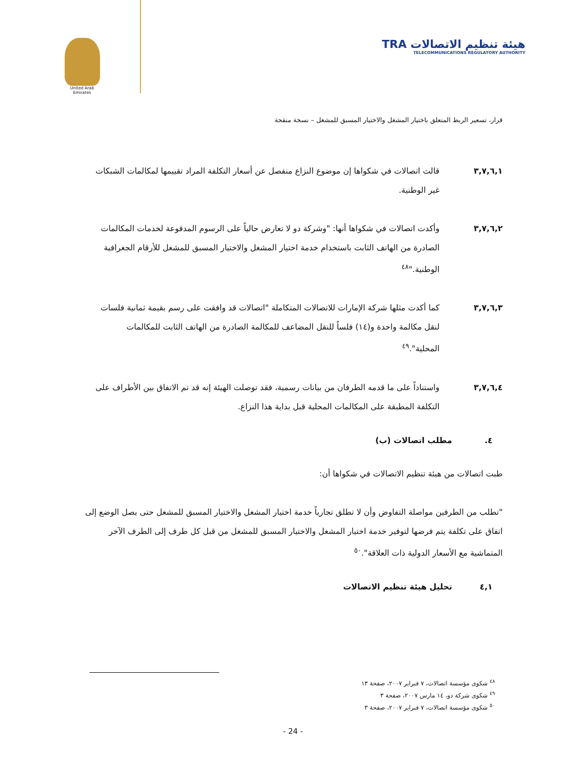United Arab Emirates
هيئة تنظيم الاتصالات TRA
TELECOMMUNICATIONS REGULATORY AUTHORITY
قرار، تسعير الربط المتعلق باختيار المشغل والاختيار المسبق للمشغل – نسخة منقحة
٣,٧,٦,١ قالت اتصالات في شكواها إن موضوع النزاع منفصل عن أسعار التكلفة المراد تقييمها لمكالمات الشبكات غير الوطنية.
٣,٧,٦,٢ وأكدت اتصالات في شكواها أنها: "وشركة دو لا تعارض حالياً على الرسوم المدفوعة لخدمات المكالمات الصادرة من الهاتف الثابت باستخدام خدمة اختيار المشغل والاختيار المسبق للمشغل للأرقام الجغرافية الوطنية."<sup>٤٨</sup>
٣,٧,٦,٣ كما أكدت مثلها شركة الإمارات للاتصالات المتكاملة "اتصالات قد وافقت على رسم بقيمة ثمانية فلسات لنقل مكالمة واحدة و(١٤) فلساً للنقل المضاعف للمكالمة الصادرة من الهاتف الثابت للمكالمات المحلية".<sup>٤٩</sup>
٣,٧,٦,٤ واستناداً على ما قدمه الطرفان من بيانات رسمية، فقد توصلت الهيئة إنه قد تم الاتفاق بين الأطراف على التكلفة المطبقة على المكالمات المحلية قبل بداية هذا النزاع.
٤. مطلب اتصالات (ب)
طبت اتصالات من هيئة تنظيم الاتصالات في شكواها أن:
"تطلب من الطرفين مواصلة التفاوض وأن لا تطلق تجارياً خدمة اختيار المشغل والاختيار المسبق للمشغل حتى يصل الوضع إلى اتفاق على تكلفة يتم فرضها لتوفير خدمة اختيار المشغل والاختيار المسبق للمشغل من قبل كل طرف إلى الطرف الآخر المتماشية مع الأسعار الدولية ذات العلاقة".<sup>٥٠</sup>
٤,١ تحليل هيئة تنظيم الاتصالات
<sup>٤٨</sup> شكوى مؤسسة اتصالات، ٧ فبراير ٢٠٠٧، صفحة ١٣
<sup>٤٩</sup> شكوى شركة دو، ١٤ مارس ٢٠٠٧، صفحة ٣
<sup>٥٠</sup> شكوى مؤسسة اتصالات، ٧ فبراير ٢٠٠٧، صفحة ٣
- 24 -